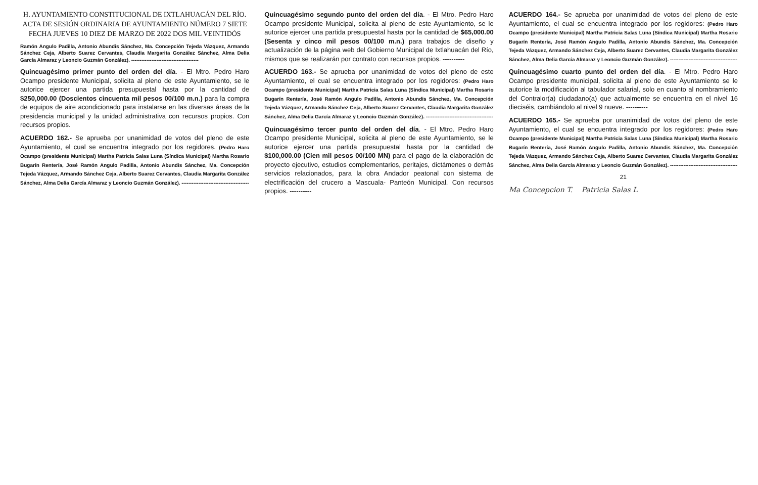H. AYUNTAMIENTO CONSTITUCIONAL DE IXTLAHUACÁN DEL RÍO.
ACTA DE SESIÓN ORDINARIA DE AYUNTAMIENTO NÚMERO 7 SIETE
FECHA JUEVES 10 DIEZ DE MARZO DE 2022 DOS MIL VEINTIDÓS
Ramón Angulo Padilla, Antonio Abundis Sánchez, Ma. Concepción Tejeda Vázquez, Armando Sánchez Ceja, Alberto Suarez Cervantes, Claudia Margarita González Sánchez, Alma Delia García Almaraz y Leoncio Guzmán González). ----------------------------------------
Quincuagésimo primer punto del orden del día. - El Mtro. Pedro Haro Ocampo presidente Municipal, solicita al pleno de este Ayuntamiento, se le autorice ejercer una partida presupuestal hasta por la cantidad de $250,000.00 (Doscientos cincuenta mil pesos 00/100 m.n.) para la compra de equipos de aire acondicionado para instalarse en las diversas áreas de la presidencia municipal y la unidad administrativa con recursos propios. Con recursos propios.
ACUERDO 162.- Se aprueba por unanimidad de votos del pleno de este Ayuntamiento, el cual se encuentra integrado por los regidores. (Pedro Haro Ocampo (presidente Municipal) Martha Patricia Salas Luna (Síndica Municipal) Martha Rosario Bugarín Rentería, José Ramón Angulo Padilla, Antonio Abundis Sánchez, Ma. Concepción Tejeda Vázquez, Armando Sánchez Ceja, Alberto Suarez Cervantes, Claudia Margarita González Sánchez, Alma Delia García Almaraz y Leoncio Guzmán González). ----------------------------------------
Quincuagésimo segundo punto del orden del día. - El Mtro. Pedro Haro Ocampo presidente Municipal, solicita al pleno de este Ayuntamiento, se le autorice ejercer una partida presupuestal hasta por la cantidad de $65,000.00 (Sesenta y cinco mil pesos 00/100 m.n.) para trabajos de diseño y actualización de la página web del Gobierno Municipal de Ixtlahuacán del Río, mismos que se realizarán por contrato con recursos propios. ----------
ACUERDO 163.- Se aprueba por unanimidad de votos del pleno de este Ayuntamiento, el cual se encuentra integrado por los regidores: (Pedro Haro Ocampo (presidente Municipal) Martha Patricia Salas Luna (Síndica Municipal) Martha Rosario Bugarín Rentería, José Ramón Angulo Padilla, Antonio Abundis Sánchez, Ma. Concepción Tejeda Vázquez, Armando Sánchez Ceja, Alberto Suarez Cervantes, Claudia Margarita González Sánchez, Alma Delia García Almaraz y Leoncio Guzmán González). ----------------------------------------
Quincuagésimo tercer punto del orden del día. - El Mtro. Pedro Haro Ocampo presidente Municipal, solicita al pleno de este Ayuntamiento, se le autorice ejercer una partida presupuestal hasta por la cantidad de $100,000.00 (Cien mil pesos 00/100 MN) para el pago de la elaboración de proyecto ejecutivo, estudios complementarios, peritajes, dictámenes o demás servicios relacionados, para la obra Andador peatonal con sistema de electrificación del crucero a Mascuala- Panteón Municipal. Con recursos propios. ----------
ACUERDO 164.- Se aprueba por unanimidad de votos del pleno de este Ayuntamiento, el cual se encuentra integrado por los regidores: (Pedro Haro Ocampo (presidente Municipal) Martha Patricia Salas Luna (Síndica Municipal) Martha Rosario Bugarín Rentería, José Ramón Angulo Padilla, Antonio Abundis Sánchez, Ma. Concepción Tejeda Vázquez, Armando Sánchez Ceja, Alberto Suarez Cervantes, Claudia Margarita González Sánchez, Alma Delia García Almaraz y Leoncio Guzmán González). ----------------------------------------
Quincuagésimo cuarto punto del orden del día. - El Mtro. Pedro Haro Ocampo presidente municipal, solicita al pleno de este Ayuntamiento se le autorice la modificación al tabulador salarial, solo en cuanto al nombramiento del Contralor(a) ciudadano(a) que actualmente se encuentra en el nivel 16 dieciséis, cambiándolo al nivel 9 nueve. ----------
ACUERDO 165.- Se aprueba por unanimidad de votos del pleno de este Ayuntamiento, el cual se encuentra integrado por los regidores: (Pedro Haro Ocampo (presidente Municipal) Martha Patricia Salas Luna (Síndica Municipal) Martha Rosario Bugarín Rentería, José Ramón Angulo Padilla, Antonio Abundis Sánchez, Ma. Concepción Tejeda Vázquez, Armando Sánchez Ceja, Alberto Suarez Cervantes, Claudia Margarita González Sánchez, Alma Delia García Almaraz y Leoncio Guzmán González). ----------------------------------------
21
Ma Concepcion T. Patricia Salas L